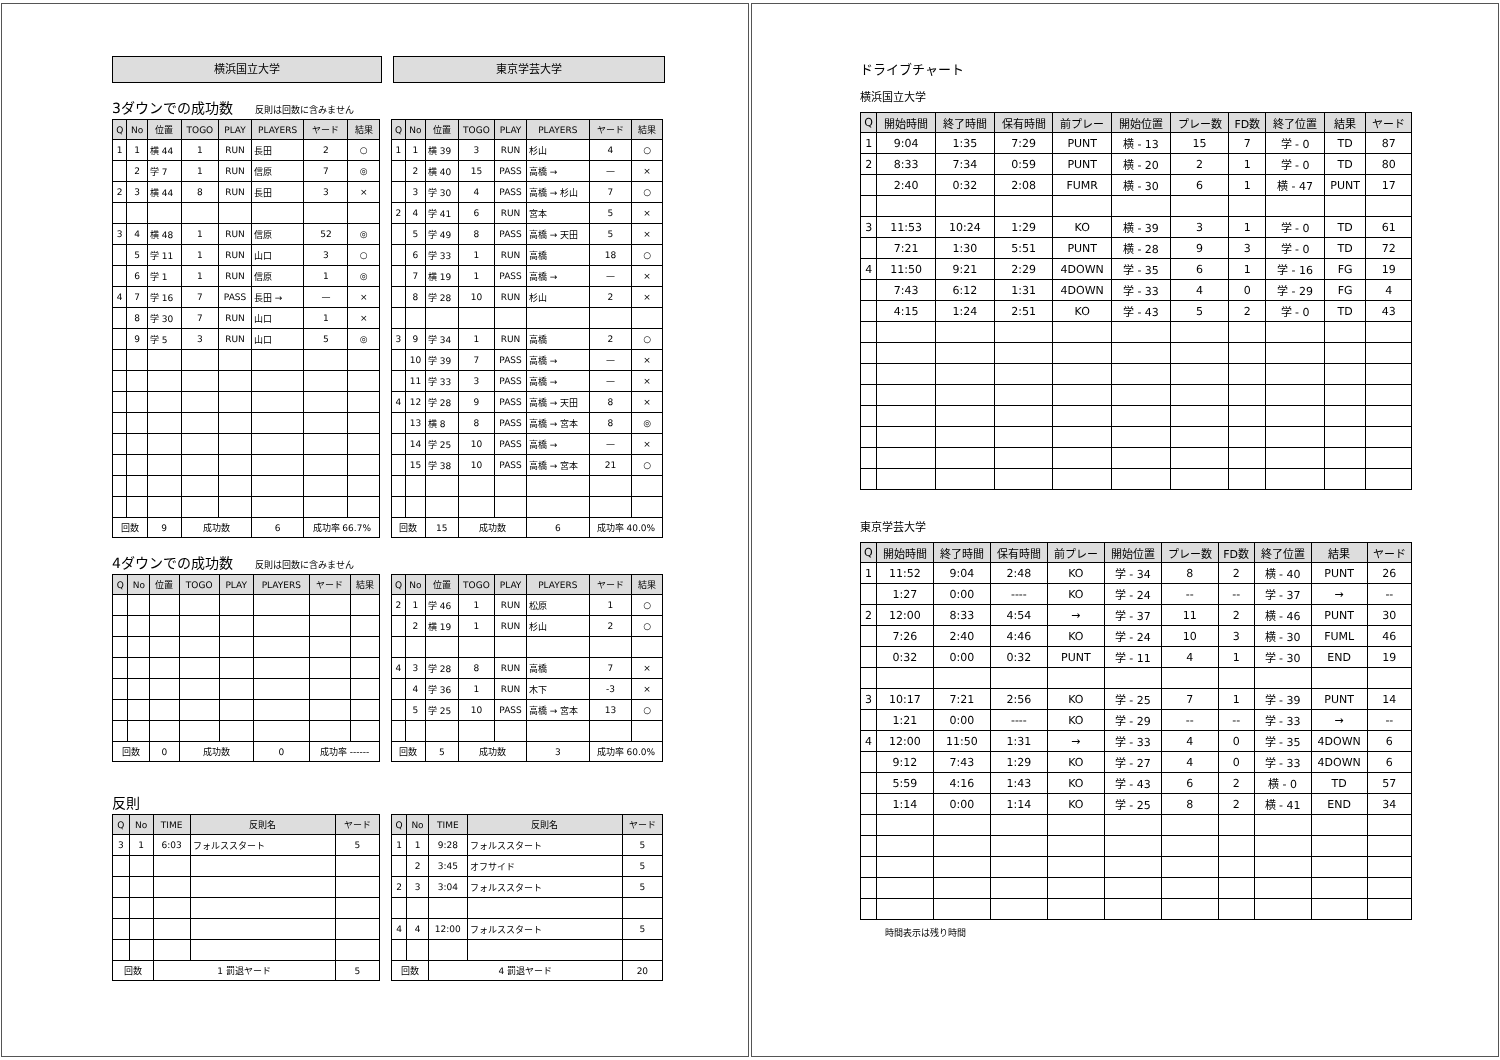横浜国立大学 東京学芸大学
3ダウンでの成功数 反則は回数に含みません
| Q | No | 位置 | TOGO | PLAY | PLAYERS | ヤード | 結果 |
| --- | --- | --- | --- | --- | --- | --- | --- |
| 1 | 1 | 横 44 | 1 | RUN | 長田 | 2 | ○ |
| | 2 | 学 7 | 1 | RUN | 信原 | 7 | ◎ |
| 2 | 3 | 横 44 | 8 | RUN | 長田 | 3 | × |
| 3 | 4 | 横 48 | 1 | RUN | 信原 | 52 | ◎ |
| | 5 | 学 11 | 1 | RUN | 山口 | 3 | ○ |
| | 6 | 学 1 | 1 | RUN | 信原 | 1 | ◎ |
| 4 | 7 | 学 16 | 7 | PASS | 長田 → | — | × |
| | 8 | 学 30 | 7 | RUN | 山口 | 1 | × |
| | 9 | 学 5 | 3 | RUN | 山口 | 5 | ◎ |
| 回数 | | 9 | 成功数 | | 6 | 成功率 66.7% | |
| Q | No | 位置 | TOGO | PLAY | PLAYERS | ヤード | 結果 |
| --- | --- | --- | --- | --- | --- | --- | --- |
| 1 | 1 | 横 39 | 3 | RUN | 杉山 | 4 | ○ |
| | 2 | 横 40 | 15 | PASS | 高橋 → | — | × |
| | 3 | 学 30 | 4 | PASS | 高橋 → 杉山 | 7 | ○ |
| 2 | 4 | 学 41 | 6 | RUN | 宮本 | 5 | × |
| | 5 | 学 49 | 8 | PASS | 高橋 → 天田 | 5 | × |
| | 6 | 学 33 | 1 | RUN | 高橋 | 18 | ○ |
| | 7 | 横 19 | 1 | PASS | 高橋 → | — | × |
| | 8 | 学 28 | 10 | RUN | 杉山 | 2 | × |
| 3 | 9 | 学 34 | 1 | RUN | 高橋 | 2 | ○ |
| | 10 | 学 39 | 7 | PASS | 高橋 → | — | × |
| | 11 | 学 33 | 3 | PASS | 高橋 → | — | × |
| 4 | 12 | 学 28 | 9 | PASS | 高橋 → 天田 | 8 | × |
| | 13 | 横 8 | 8 | PASS | 高橋 → 宮本 | 8 | ◎ |
| | 14 | 学 25 | 10 | PASS | 高橋 → | — | × |
| | 15 | 学 38 | 10 | PASS | 高橋 → 宮本 | 21 | ○ |
| 回数 | | 15 | 成功数 | | 6 | 成功率 40.0% | |
4ダウンでの成功数 反則は回数に含みません
| Q | No | 位置 | TOGO | PLAY | PLAYERS | ヤード | 結果 |
| --- | --- | --- | --- | --- | --- | --- | --- |
| 回数 | | 0 | 成功数 | | 0 | 成功率 ------ | |
| Q | No | 位置 | TOGO | PLAY | PLAYERS | ヤード | 結果 |
| --- | --- | --- | --- | --- | --- | --- | --- |
| 2 | 1 | 学 46 | 1 | RUN | 松原 | 1 | ○ |
| | 2 | 横 19 | 1 | RUN | 杉山 | 2 | ○ |
| 4 | 3 | 学 28 | 8 | RUN | 高橋 | 7 | × |
| | 4 | 学 36 | 1 | RUN | 木下 | -3 | × |
| | 5 | 学 25 | 10 | PASS | 高橋 → 宮本 | 13 | ○ |
| 回数 | | 5 | 成功数 | | 3 | 成功率 60.0% | |
反則
| Q | No | TIME | 反則名 | ヤード |
| --- | --- | --- | --- | --- |
| 3 | 1 | 6:03 | フォルススタート | 5 |
| 回数 | | 1 罰退ヤード | | 5 |
| Q | No | TIME | 反則名 | ヤード |
| --- | --- | --- | --- | --- |
| 1 | 1 | 9:28 | フォルススタート | 5 |
| | 2 | 3:45 | オフサイド | 5 |
| 2 | 3 | 3:04 | フォルススタート | 5 |
| 4 | 4 | 12:00 | フォルススタート | 5 |
| 回数 | | 4 罰退ヤード | | 20 |
ドライブチャート
横浜国立大学
| Q | 開始時間 | 終了時間 | 保有時間 | 前プレー | 開始位置 | プレー数 | FD数 | 終了位置 | 結果 | ヤード |
| --- | --- | --- | --- | --- | --- | --- | --- | --- | --- | --- |
| 1 | 9:04 | 1:35 | 7:29 | PUNT | 横 - 13 | 15 | 7 | 学 - 0 | TD | 87 |
| 2 | 8:33 | 7:34 | 0:59 | PUNT | 横 - 20 | 2 | 1 | 学 - 0 | TD | 80 |
| | 2:40 | 0:32 | 2:08 | FUMR | 横 - 30 | 6 | 1 | 横 - 47 | PUNT | 17 |
| 3 | 11:53 | 10:24 | 1:29 | KO | 横 - 39 | 3 | 1 | 学 - 0 | TD | 61 |
| | 7:21 | 1:30 | 5:51 | PUNT | 横 - 28 | 9 | 3 | 学 - 0 | TD | 72 |
| 4 | 11:50 | 9:21 | 2:29 | 4DOWN | 学 - 35 | 6 | 1 | 学 - 16 | FG | 19 |
| | 7:43 | 6:12 | 1:31 | 4DOWN | 学 - 33 | 4 | 0 | 学 - 29 | FG | 4 |
| | 4:15 | 1:24 | 2:51 | KO | 学 - 43 | 5 | 2 | 学 - 0 | TD | 43 |
東京学芸大学
| Q | 開始時間 | 終了時間 | 保有時間 | 前プレー | 開始位置 | プレー数 | FD数 | 終了位置 | 結果 | ヤード |
| --- | --- | --- | --- | --- | --- | --- | --- | --- | --- | --- |
| 1 | 11:52 | 9:04 | 2:48 | KO | 学 - 34 | 8 | 2 | 横 - 40 | PUNT | 26 |
| | 1:27 | 0:00 | ---- | KO | 学 - 24 | -- | -- | 学 - 37 | → | -- |
| 2 | 12:00 | 8:33 | 4:54 | → | 学 - 37 | 11 | 2 | 横 - 46 | PUNT | 30 |
| | 7:26 | 2:40 | 4:46 | KO | 学 - 24 | 10 | 3 | 横 - 30 | FUML | 46 |
| | 0:32 | 0:00 | 0:32 | PUNT | 学 - 11 | 4 | 1 | 学 - 30 | END | 19 |
| 3 | 10:17 | 7:21 | 2:56 | KO | 学 - 25 | 7 | 1 | 学 - 39 | PUNT | 14 |
| | 1:21 | 0:00 | ---- | KO | 学 - 29 | -- | -- | 学 - 33 | → | -- |
| 4 | 12:00 | 11:50 | 1:31 | → | 学 - 33 | 4 | 0 | 学 - 35 | 4DOWN | 6 |
| | 9:12 | 7:43 | 1:29 | KO | 学 - 27 | 4 | 0 | 学 - 33 | 4DOWN | 6 |
| | 5:59 | 4:16 | 1:43 | KO | 学 - 43 | 6 | 2 | 横 - 0 | TD | 57 |
| | 1:14 | 0:00 | 1:14 | KO | 学 - 25 | 8 | 2 | 横 - 41 | END | 34 |
時間表示は残り時間